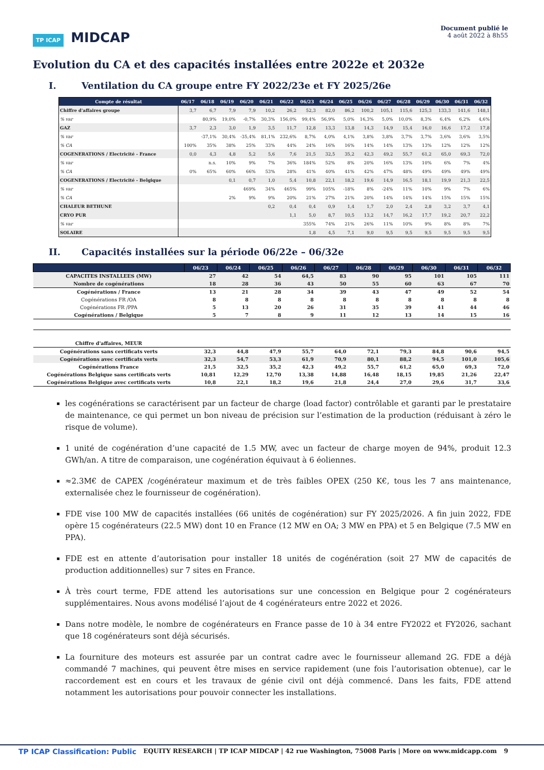TP ICAP MIDCAP
Document publié le
4 août 2022 à 8h55
Evolution du CA et des capacités installées entre 2022e et 2032e
I. Ventilation du CA groupe entre FY 2022/23e et FY 2025/26e
| Compte de résultat | 06/17 | 06/18 | 06/19 | 06/20 | 06/21 | 06/22 | 06/23 | 06/24 | 06/25 | 06/26 | 06/27 | 06/28 | 06/29 | 06/30 | 06/31 | 06/32 |
| --- | --- | --- | --- | --- | --- | --- | --- | --- | --- | --- | --- | --- | --- | --- | --- | --- |
| Chiffre d'affaires groupe | 3,7 | 6,7 | 7,9 | 7,9 | 10,2 | 26,2 | 52,3 | 82,0 | 86,2 | 100,2 | 105,1 | 115,6 | 125,3 | 133,3 | 141,6 | 148,1 |
| % var | | 80,9% | 19,0% | -0,7% | 30,3% | 156,0% | 99,4% | 56,9% | 5,0% | 16,3% | 5,0% | 10,0% | 8,3% | 6,4% | 6,2% | 4,6% |
| GAZ | 3,7 | 2,3 | 3,0 | 1,9 | 3,5 | 11,7 | 12,8 | 13,3 | 13,8 | 14,3 | 14,9 | 15,4 | 16,0 | 16,6 | 17,2 | 17,8 |
| % var | | -37,1% | 30,4% | -35,4% | 81,1% | 232,6% | 8,7% | 4,0% | 4,1% | 3,8% | 3,8% | 3,7% | 3,7% | 3,6% | 3,6% | 3,5% |
| % CA | 100% | 35% | 38% | 25% | 33% | 44% | 24% | 16% | 16% | 14% | 14% | 13% | 13% | 12% | 12% | 12% |
| COGENERATIONS / Electricité - France | 0,0 | 4,3 | 4,8 | 5,2 | 5,6 | 7,6 | 21,5 | 32,5 | 35,2 | 42,3 | 49,2 | 55,7 | 61,2 | 65,0 | 69,3 | 72,0 |
| % var | | n.s. | 10% | 9% | 7% | 36% | 184% | 52% | 8% | 20% | 16% | 13% | 10% | 6% | 7% | 4% |
| % CA | 0% | 65% | 60% | 66% | 53% | 28% | 41% | 40% | 41% | 42% | 47% | 48% | 49% | 49% | 49% | 49% |
| COGENERATIONS / Electricité - Belgique | | | 0,1 | 0,7 | 1,0 | 5,4 | 10,8 | 22,1 | 18,2 | 19,6 | 14,9 | 16,5 | 18,1 | 19,9 | 21,3 | 22,5 |
| % var | | | | 469% | 34% | 465% | 99% | 105% | -18% | 8% | -24% | 11% | 10% | 9% | 7% | 6% |
| % CA | | | 2% | 9% | 9% | 20% | 21% | 27% | 21% | 20% | 14% | 14% | 14% | 15% | 15% | 15% |
| CHALEUR BETHUNE | | | | | 0,2 | 0,4 | 0,4 | 0,9 | 1,4 | 1,7 | 2,0 | 2,4 | 2,8 | 3,2 | 3,7 | 4,1 |
| CRYO PUR | | | | | | 1,1 | 5,0 | 8,7 | 10,5 | 13,2 | 14,7 | 16,2 | 17,7 | 19,2 | 20,7 | 22,2 |
| % var | | | | | | | 355% | 74% | 21% | 26% | 11% | 10% | 9% | 8% | 8% | 7% |
| SOLAIRE | | | | | | | 1,8 | 4,5 | 7,1 | 9,0 | 9,5 | 9,5 | 9,5 | 9,5 | 9,5 | 9,5 |
II. Capacités installées sur la période 06/22e – 06/32e
| | 06/23 | 06/24 | 06/25 | 06/26 | 06/27 | 06/28 | 06/29 | 06/30 | 06/31 | 06/32 |
| --- | --- | --- | --- | --- | --- | --- | --- | --- | --- | --- |
| CAPACITES INSTALLEES (MW) | 27 | 42 | 54 | 64,5 | 83 | 90 | 95 | 101 | 105 | 111 |
| Nombre de cogénérations | 18 | 28 | 36 | 43 | 50 | 55 | 60 | 63 | 67 | 70 |
| Cogénérations / France | 13 | 21 | 28 | 34 | 39 | 43 | 47 | 49 | 52 | 54 |
| Cogénérations FR /OA | 8 | 8 | 8 | 8 | 8 | 8 | 8 | 8 | 8 | 8 |
| Cogénérations FR /PPA | 5 | 13 | 20 | 26 | 31 | 35 | 39 | 41 | 44 | 46 |
| Cogénérations / Belgique | 5 | 7 | 8 | 9 | 11 | 12 | 13 | 14 | 15 | 16 |
| Chiffre d'affaires, MEUR | | | | | | | | | | |
| Cogénérations sans certificats verts | 32,3 | 44,8 | 47,9 | 55,7 | 64,0 | 72,1 | 79,3 | 84,8 | 90,6 | 94,5 |
| Cogénérations avec certificats verts | 32,3 | 54,7 | 53,3 | 61,9 | 70,9 | 80,1 | 88,2 | 94,5 | 101,0 | 105,6 |
| Cogénérations France | 21,5 | 32,5 | 35,2 | 42,3 | 49,2 | 55,7 | 61,2 | 65,0 | 69,3 | 72,0 |
| Cogénérations Belgique sans certificats verts | 10,81 | 12,29 | 12,70 | 13,38 | 14,88 | 16,48 | 18,15 | 19,85 | 21,26 | 22,47 |
| Cogénérations Belgique avec certificats verts | 10,8 | 22,1 | 18,2 | 19,6 | 21,8 | 24,4 | 27,0 | 29,6 | 31,7 | 33,6 |
les cogénérations se caractérisent par un facteur de charge (load factor) contrôlable et garanti par le prestataire de maintenance, ce qui permet un bon niveau de précision sur l’estimation de la production (réduisant à zéro le risque de volume).
1 unité de cogénération d’une capacité de 1.5 MW, avec un facteur de charge moyen de 94%, produit 12.3 GWh/an. A titre de comparaison, une cogénération équivaut à 6 éoliennes.
≈2.3M€ de CAPEX /cogénérateur maximum et de très faibles OPEX (250 K€, tous les 7 ans maintenance, externalisée chez le fournisseur de cogénération).
FDE vise 100 MW de capacités installées (66 unités de cogénération) sur FY 2025/2026. A fin juin 2022, FDE opère 15 cogénérateurs (22.5 MW) dont 10 en France (12 MW en OA; 3 MW en PPA) et 5 en Belgique (7.5 MW en PPA).
FDE est en attente d’autorisation pour installer 18 unités de cogénération (soit 27 MW de capacités de production additionnelles) sur 7 sites en France.
À très court terme, FDE attend les autorisations sur une concession en Belgique pour 2 cogénérateurs supplémentaires. Nous avons modélisé l’ajout de 4 cogénérateurs entre 2022 et 2026.
Dans notre modèle, le nombre de cogénérateurs en France passe de 10 à 34 entre FY2022 et FY2026, sachant que 18 cogénérateurs sont déjà sécurisés.
La fourniture des moteurs est assurée par un contrat cadre avec le fournisseur allemand 2G. FDE a déjà commandé 7 machines, qui peuvent être mises en service rapidement (une fois l’autorisation obtenue), car le raccordement est en cours et les travaux de génie civil ont déjà commencé. Dans les faits, FDE attend notamment les autorisations pour pouvoir connecter les installations.
TP ICAP Classification: Public EQUITY RESEARCH | TP ICAP MIDCAP | 42 rue Washington, 75008 Paris | More on www.midcapp.com 9